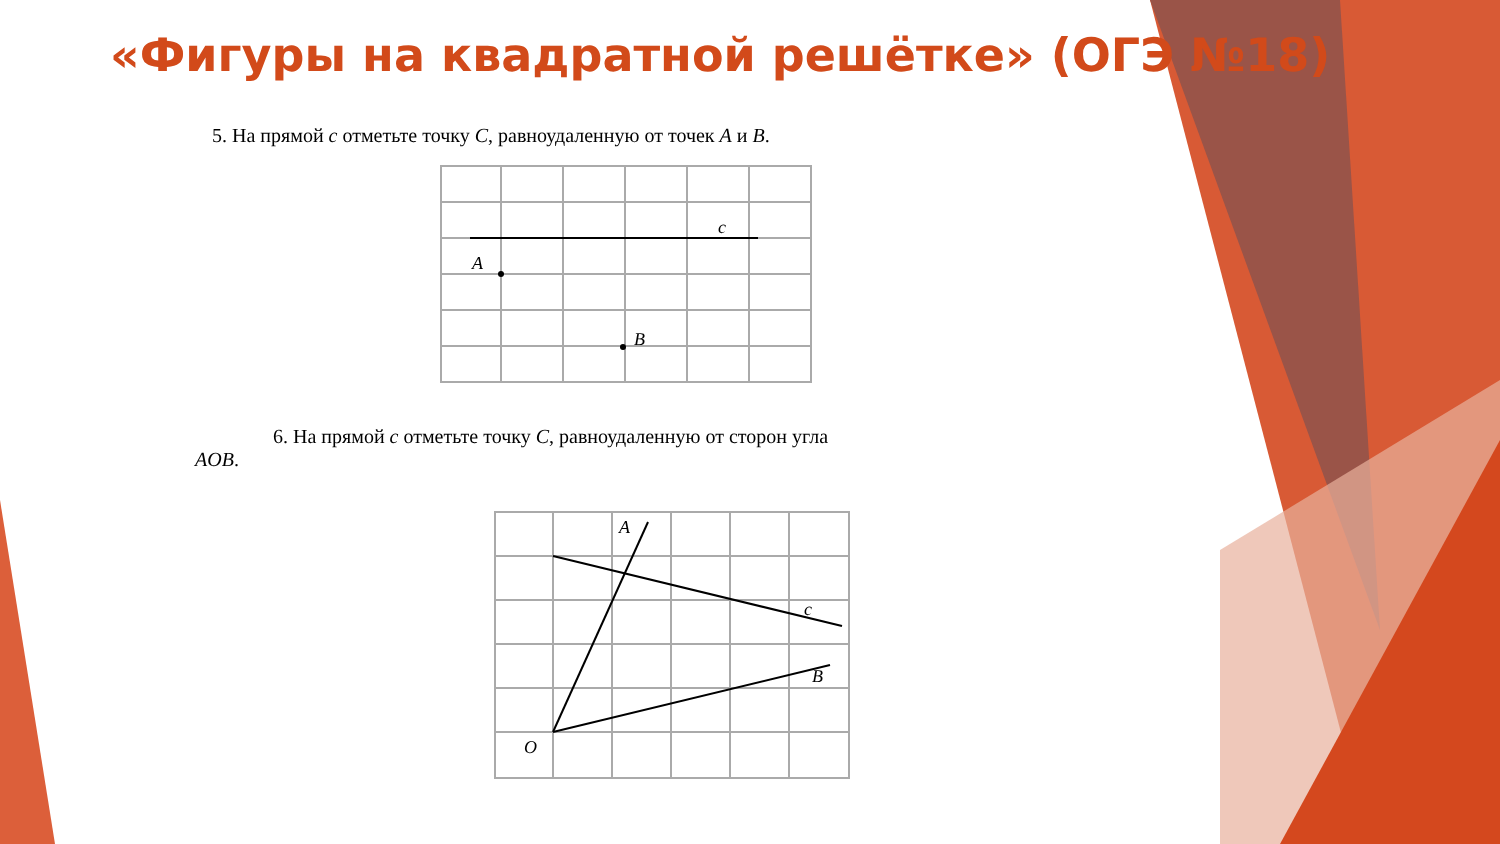«Фигуры на квадратной решётке» (ОГЭ №18)
5. На прямой c отметьте точку C, равноудаленную от точек A и B.
c
A
B
6. На прямой c отметьте точку C, равноудаленную от сторон угла
AOB.
A
c
B
O